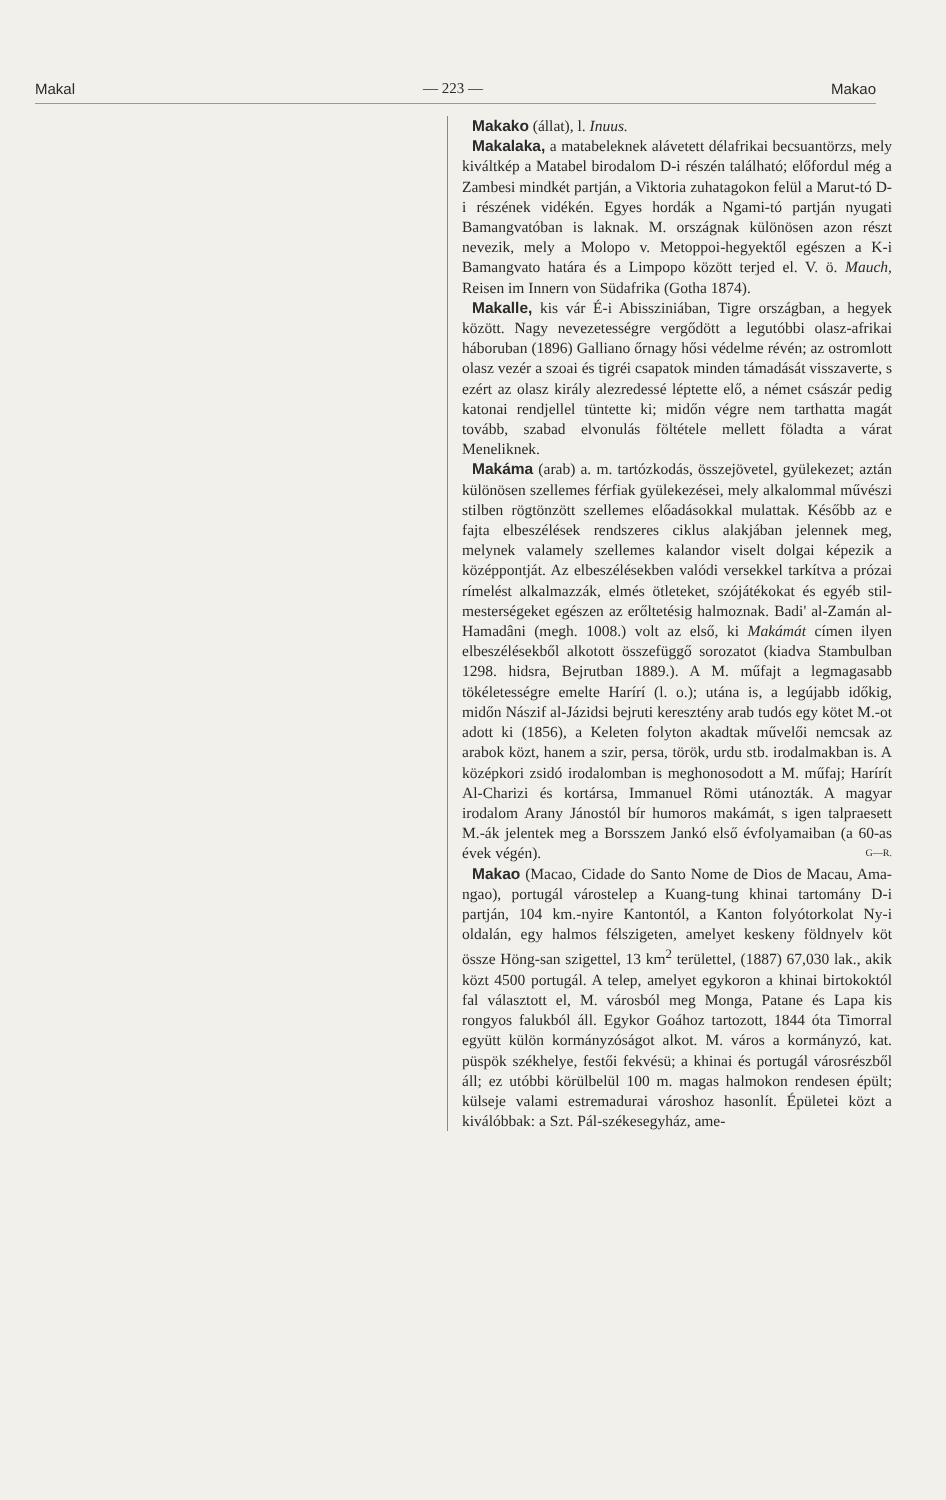Makal — 223 — Makao
Makako (állat), l. Inuus.
Makalaka, a matabeleknek alávetett délafrikai becsuantörzs, mely kiváltkép a Matabel birodalom D-i részén található; előfordul még a Zambesi mindkét partján, a Viktoria zuhatagokon felül a Marut-tó D-i részének vidékén. Egyes hordák a Ngami-tó partján nyugati Bamangvatóban is laknak. M. országnak különösen azon részt nevezik, mely a Molopo v. Metoppoi-hegyektől egészen a K-i Bamangvato határa és a Limpopo között terjed el. V. ö. Mauch, Reisen im Innern von Südafrika (Gotha 1874).
Makalle, kis vár É-i Abissziniában, Tigre országban, a hegyek között. Nagy nevezetességre vergődött a legutóbbi olasz-afrikai háboruban (1896) Galliano őrnagy hősi védelme révén; az ostromlott olasz vezér a szoai és tigréi csapatok minden támadását visszaverte, s ezért az olasz király alezredessé léptette elő, a német császár pedig katonai rendjellel tüntette ki; midőn végre nem tarthatta magát tovább, szabad elvonulás föltétele mellett föladta a várat Meneliknek.
Makáma (arab) a. m. tartózkodás, összejövetel, gyülekezet; aztán különösen szellemes férfiak gyülekezései, mely alkalommal művészi stilben rögtönzött szellemes előadásokkal mulattak. Később az e fajta elbeszélések rendszeres ciklus alakjában jelennek meg, melynek valamely szellemes kalandor viselt dolgai képezik a középpontját. Az elbeszélésekben valódi versekkel tarkítva a prózai rímelést alkalmazzák, elmés ötleteket, szójátékokat és egyéb stil-mesterségeket egészen az erőltetésig halmoznak. Badi' al-Zamán al-Hamadâni (megh. 1008.) volt az első, ki Makámát címen ilyen elbeszélésekből alkotott összefüggő sorozatot (kiadva Stambulban 1298. hidsra, Bejrutban 1889.). A M. műfajt a legmagasabb tökéletességre emelte Harírí (l. o.); utána is, a legújabb időkig, midőn Nászif al-Jázidsi bejruti keresztény arab tudós egy kötet M.-ot adott ki (1856), a Keleten folyton akadtak művelői nemcsak az arabok közt, hanem a szir, persa, török, urdu stb. irodalmakban is. A középkori zsidó irodalomban is meghonosodott a M. műfaj; Harírít Al-Charizi és kortársa, Immanuel Römi utánozták. A magyar irodalom Arany Jánostól bír humoros makámát, s igen talpraesett M.-ák jelentek meg a Borsszem Jankó első évfolyamaiban (a 60-as évek végén). G—R.
Makao (Macao, Cidade do Santo Nome de Dios de Macau, Ama-ngao), portugál várostelep a Kuang-tung khinai tartomány D-i partján, 104 km.-nyire Kantontól, a Kanton folyótorkolat Ny-i oldalán, egy halmos félszigeten, amelyet keskeny földnyelv köt össze Höng-san szigettel, 13 km<sup>2</sup> területtel, (1887) 67,030 lak., akik közt 4500 portugál. A telep, amelyet egykoron a khinai birtokoktól fal választott el, M. városból meg Monga, Patane és Lapa kis rongyos falukból áll. Egykor Goához tartozott, 1844 óta Timorral együtt külön kormányzóságot alkot. M. város a kormányzó, kat. püspök székhelye, festői fekvésü; a khinai és portugál városrészből áll; ez utóbbi körülbelül 100 m. magas halmokon rendesen épült; külseje valami estremadurai városhoz hasonlít. Épületei közt a kiválóbbak: a Szt. Pál-székesegyház, ame-